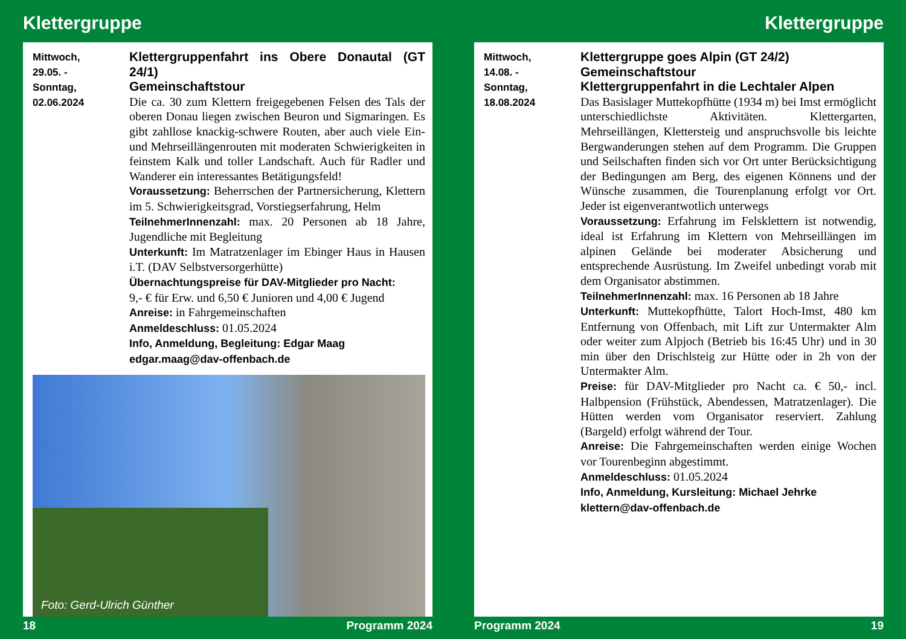Klettergruppe
Mittwoch,
29.05. -
Sonntag,
02.06.2024
Klettergruppenfahrt ins Obere Donautal (GT 24/1)
Gemeinschaftstour
Die ca. 30 zum Klettern freigegebenen Felsen des Tals der oberen Donau liegen zwischen Beuron und Sigmaringen. Es gibt zahllose knackig-schwere Routen, aber auch viele Ein- und Mehrseillängenrouten mit moderaten Schwierigkeiten in feinstem Kalk und toller Landschaft. Auch für Radler und Wanderer ein interessantes Betätigungsfeld!
Voraussetzung: Beherrschen der Partnersicherung, Klettern im 5. Schwierigkeitsgrad, Vorstiegserfahrung, Helm
TeilnehmerInnenzahl: max. 20 Personen ab 18 Jahre, Jugendliche mit Begleitung
Unterkunft: Im Matratzenlager im Ebinger Haus in Hausen i.T. (DAV Selbstversorgerhütte)
Übernachtungspreise für DAV-Mitglieder pro Nacht:
9,- € für Erw. und 6,50 € Junioren und 4,00 € Jugend
Anreise: in Fahrgemeinschaften
Anmeldeschluss: 01.05.2024
Info, Anmeldung, Begleitung: Edgar Maag
edgar.maag@dav-offenbach.de
Foto: Gerd-Ulrich Günther
18 Programm 2024
Klettergruppe
Mittwoch,
14.08. -
Sonntag,
18.08.2024
Klettergruppe goes Alpin (GT 24/2)
Gemeinschaftstour
Klettergruppenfahrt in die Lechtaler Alpen
Das Basislager Muttekopfhütte (1934 m) bei Imst ermöglicht unterschiedlichste Aktivitäten. Klettergarten, Mehrseillängen, Klettersteig und anspruchsvolle bis leichte Bergwanderungen stehen auf dem Programm. Die Gruppen und Seilschaften finden sich vor Ort unter Berücksichtigung der Bedingungen am Berg, des eigenen Könnens und der Wünsche zusammen, die Tourenplanung erfolgt vor Ort. Jeder ist eigenverantwotlich unterwegs
Voraussetzung: Erfahrung im Felsklettern ist notwendig, ideal ist Erfahrung im Klettern von Mehrseillängen im alpinen Gelände bei moderater Absicherung und entsprechende Ausrüstung. Im Zweifel unbedingt vorab mit dem Organisator abstimmen.
TeilnehmerInnenzahl: max. 16 Personen ab 18 Jahre
Unterkunft: Muttekopfhütte, Talort Hoch-Imst, 480 km Entfernung von Offenbach, mit Lift zur Untermakter Alm oder weiter zum Alpjoch (Betrieb bis 16:45 Uhr) und in 30 min über den Drischlsteig zur Hütte oder in 2h von der Untermakter Alm.
Preise: für DAV-Mitglieder pro Nacht ca. € 50,- incl. Halbpension (Frühstück, Abendessen, Matratzenlager). Die Hütten werden vom Organisator reserviert. Zahlung (Bargeld) erfolgt während der Tour.
Anreise: Die Fahrgemeinschaften werden einige Wochen vor Tourenbeginn abgestimmt.
Anmeldeschluss: 01.05.2024
Info, Anmeldung, Kursleitung: Michael Jehrke
klettern@dav-offenbach.de
Programm 2024 19